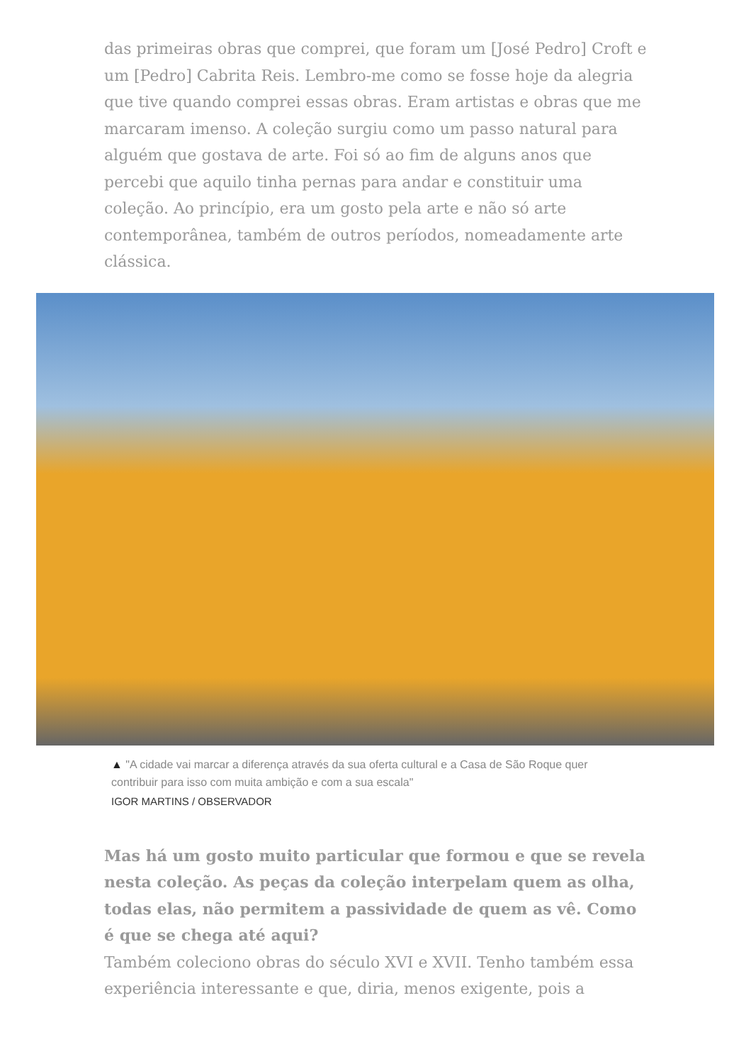das primeiras obras que comprei, que foram um [José Pedro] Croft e um [Pedro] Cabrita Reis. Lembro-me como se fosse hoje da alegria que tive quando comprei essas obras. Eram artistas e obras que me marcaram imenso. A coleção surgiu como um passo natural para alguém que gostava de arte. Foi só ao fim de alguns anos que percebi que aquilo tinha pernas para andar e constituir uma coleção. Ao princípio, era um gosto pela arte e não só arte contemporânea, também de outros períodos, nomeadamente arte clássica.
▲ "A cidade vai marcar a diferença através da sua oferta cultural e a Casa de São Roque quer contribuir para isso com muita ambição e com a sua escala"
IGOR MARTINS / OBSERVADOR
Mas há um gosto muito particular que formou e que se revela nesta coleção. As peças da coleção interpelam quem as olha, todas elas, não permitem a passividade de quem as vê. Como é que se chega até aqui?
Também coleciono obras do século XVI e XVII. Tenho também essa experiência interessante e que, diria, menos exigente, pois a